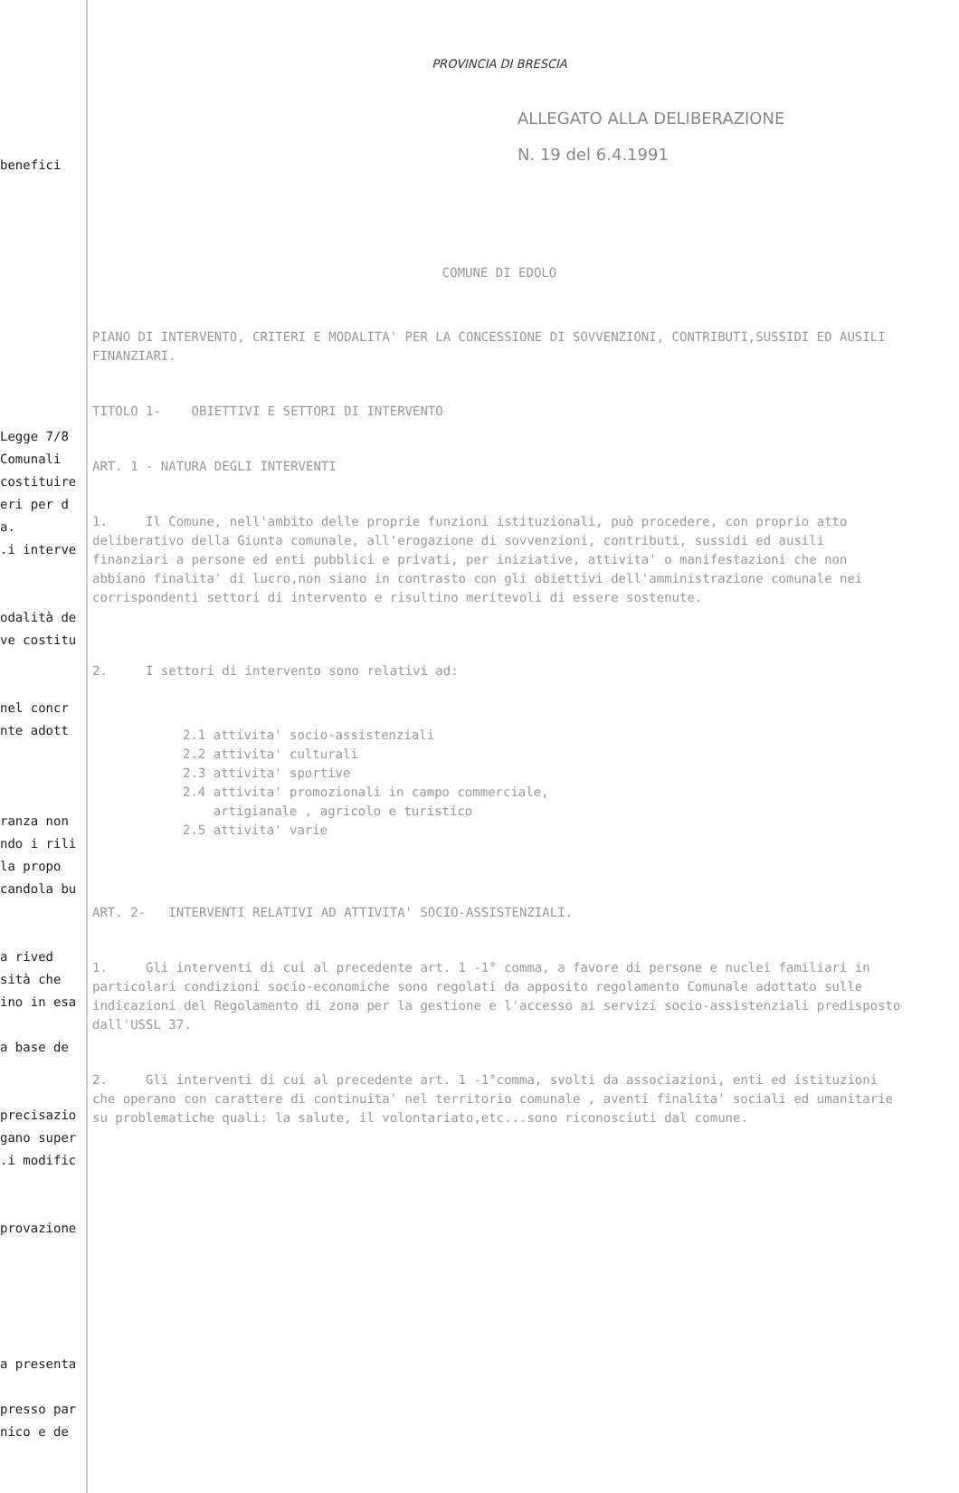benefici
Legge 7/8
Comunali
costituire
eri per d
a.
.i interve
odalità de
ve costitu
nel concr
nte adott
ranza non
ndo i rili
la propo
candola bu
a rived
sità che
ino in esa
a base de
precisazio
gano super
.i modific
provazione
a presenta
presso par
nico e de
PROVINCIA DI BRESCIA
ALLEGATO ALLA DELIBERAZIONE
N. 19 del 6.4.1991
COMUNE DI EDOLO
PIANO DI INTERVENTO, CRITERI E MODALITA' PER LA CONCESSIONE DI SOVVENZIONI, CONTRIBUTI,SUSSIDI ED AUSILI FINANZIARI.
TITOLO 1- OBIETTIVI E SETTORI DI INTERVENTO
ART. 1 - NATURA DEGLI INTERVENTI
1. Il Comune, nell'ambito delle proprie funzioni istituzionali, può procedere, con proprio atto deliberativo della Giunta comunale, all'erogazione di sovvenzioni, contributi, sussidi ed ausili finanziari a persone ed enti pubblici e privati, per iniziative, attivita' o manifestazioni che non abbiano finalita' di lucro,non siano in contrasto con gli obiettivi dell'amministrazione comunale nei corrispondenti settori di intervento e risultino meritevoli di essere sostenute.
2. I settori di intervento sono relativi ad:
2.1 attivita' socio-assistenziali
2.2 attivita' culturali
2.3 attivita' sportive
2.4 attivita' promozionali in campo commerciale,
artigianale , agricolo e turistico
2.5 attivita' varie
ART. 2- INTERVENTI RELATIVI AD ATTIVITA' SOCIO-ASSISTENZIALI.
1. Gli interventi di cui al precedente art. 1 -1° comma, a favore di persone e nuclei familiari in particolari condizioni socio-economiche sono regolati da apposito regolamento Comunale adottato sulle indicazioni del Regolamento di zona per la gestione e l'accesso ai servizi socio-assistenziali predisposto dall'USSL 37.
2. Gli interventi di cui al precedente art. 1 -1°comma, svolti da associazioni, enti ed istituzioni che operano con carattere di continuita' nel territorio comunale , aventi finalita' sociali ed umanitarie su problematiche quali: la salute, il volontariato,etc...sono riconosciuti dal comune.